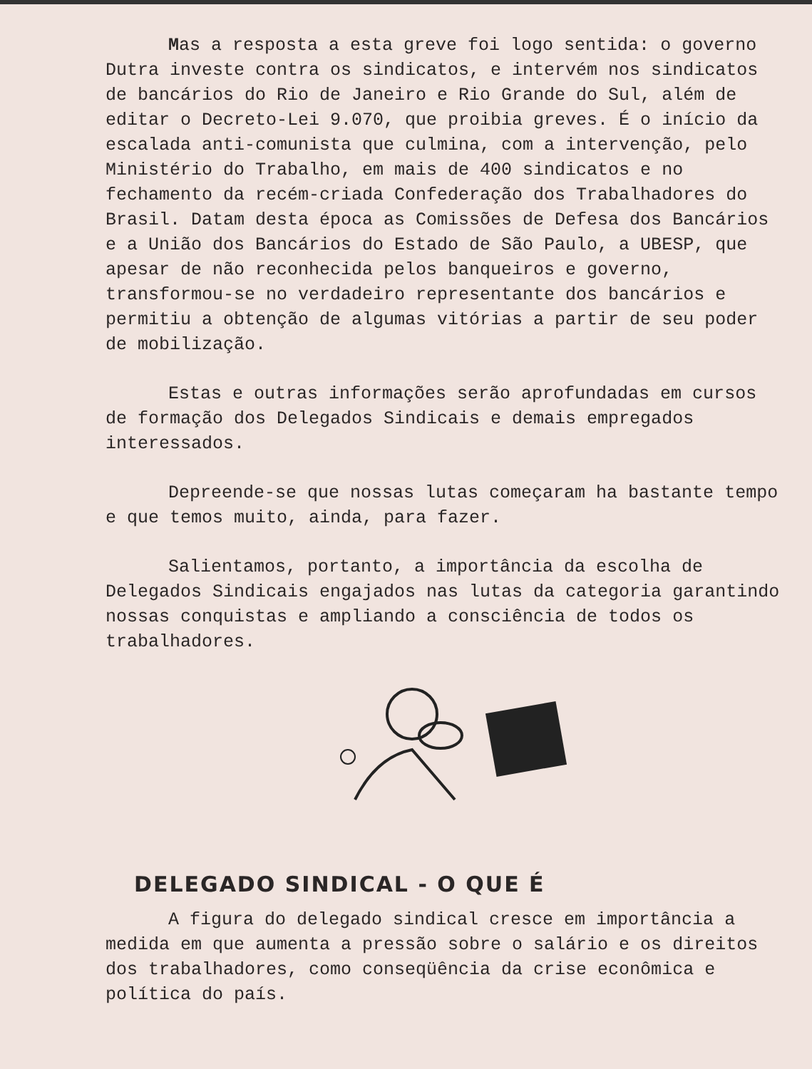Mas a resposta a esta greve foi logo sentida: o governo Dutra investe contra os sindicatos, e intervém nos sindicatos de bancários do Rio de Janeiro e Rio Grande do Sul, além de editar o Decreto-Lei 9.070, que proibia greves. É o início da escalada anti-comunista que culmina, com a intervenção, pelo Ministério do Trabalho, em mais de 400 sindicatos e no fechamento da recém-criada Confederação dos Trabalhadores do Brasil. Datam desta época as Comissões de Defesa dos Bancários e a União dos Bancários do Estado de São Paulo, a UBESP, que apesar de não reconhecida pelos banqueiros e governo, transformou-se no verdadeiro representante dos bancários e permitiu a obtenção de algumas vitórias a partir de seu poder de mobilização.
Estas e outras informações serão aprofundadas em cursos de formação dos Delegados Sindicais e demais empregados interessados.
Depreende-se que nossas lutas começaram ha bastante tempo e que temos muito, ainda, para fazer.
Salientamos, portanto, a importância da escolha de Delegados Sindicais engajados nas lutas da categoria garantindo nossas conquistas e ampliando a consciência de todos os trabalhadores.
DELEGADO SINDICAL - O QUE É
A figura do delegado sindical cresce em importância a medida em que aumenta a pressão sobre o salário e os direitos dos trabalhadores, como conseqüência da crise econômica e política do país.